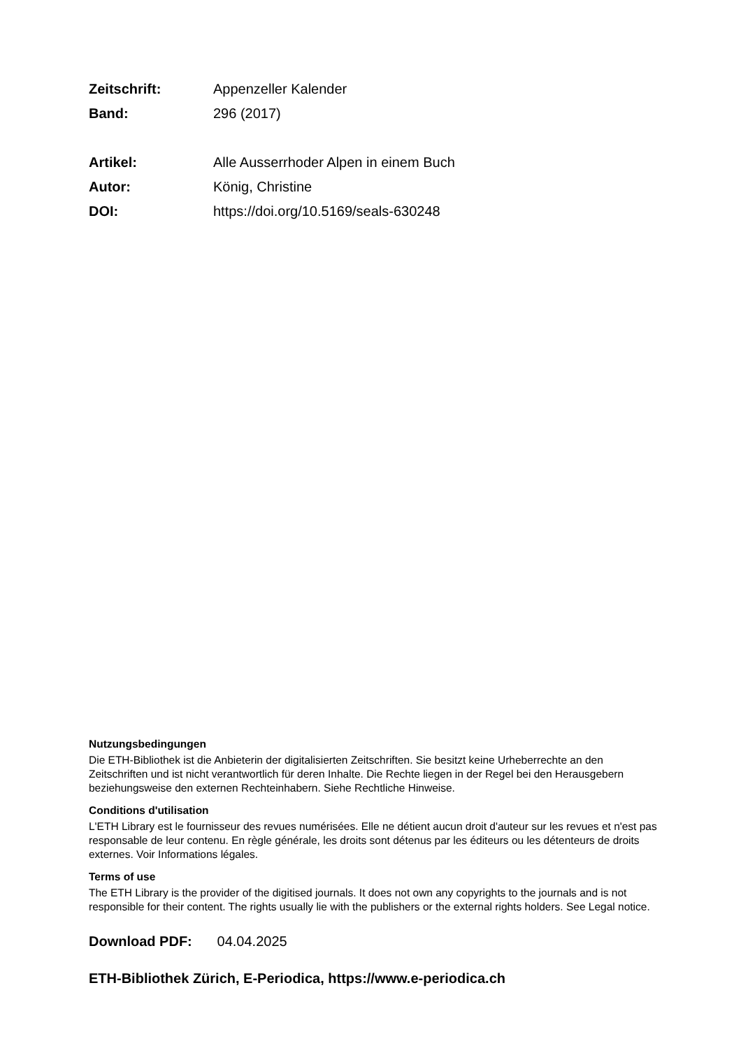Zeitschrift: Appenzeller Kalender
Band: 296 (2017)
Artikel: Alle Ausserrhoder Alpen in einem Buch
Autor: König, Christine
DOI: https://doi.org/10.5169/seals-630248
Nutzungsbedingungen
Die ETH-Bibliothek ist die Anbieterin der digitalisierten Zeitschriften. Sie besitzt keine Urheberrechte an den Zeitschriften und ist nicht verantwortlich für deren Inhalte. Die Rechte liegen in der Regel bei den Herausgebern beziehungsweise den externen Rechteinhabern. Siehe Rechtliche Hinweise.
Conditions d'utilisation
L'ETH Library est le fournisseur des revues numérisées. Elle ne détient aucun droit d'auteur sur les revues et n'est pas responsable de leur contenu. En règle générale, les droits sont détenus par les éditeurs ou les détenteurs de droits externes. Voir Informations légales.
Terms of use
The ETH Library is the provider of the digitised journals. It does not own any copyrights to the journals and is not responsible for their content. The rights usually lie with the publishers or the external rights holders. See Legal notice.
Download PDF: 04.04.2025
ETH-Bibliothek Zürich, E-Periodica, https://www.e-periodica.ch